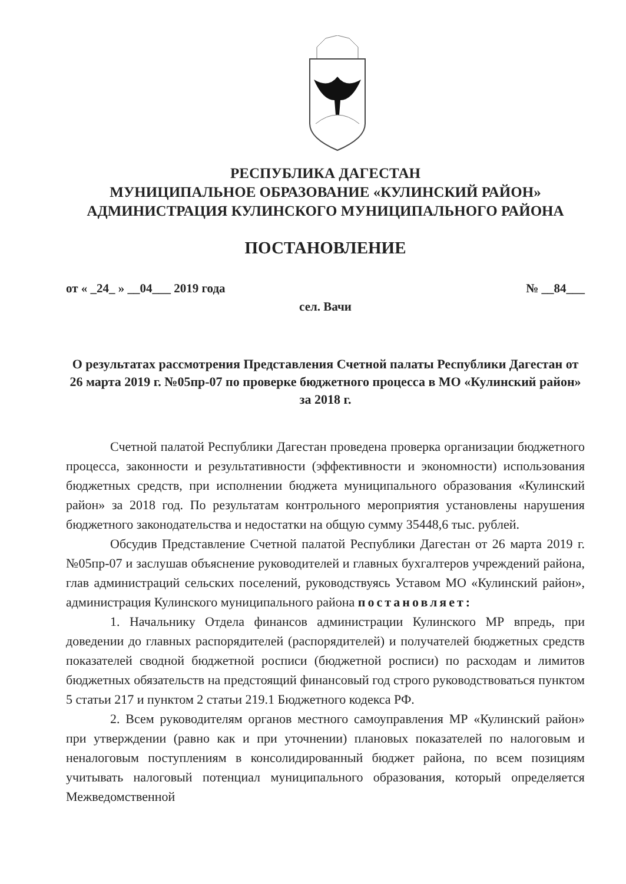РЕСПУБЛИКА ДАГЕСТАН
МУНИЦИПАЛЬНОЕ ОБРАЗОВАНИЕ «КУЛИНСКИЙ РАЙОН»
АДМИНИСТРАЦИЯ КУЛИНСКОГО МУНИЦИПАЛЬНОГО РАЙОНА
ПОСТАНОВЛЕНИЕ
от « _24_ » __04___ 2019 года № __84___
сел. Вачи
О результатах рассмотрения Представления Счетной палаты Республики Дагестан от 26 марта 2019 г. №05пр-07 по проверке бюджетного процесса в МО «Кулинский район» за 2018 г.
Счетной палатой Республики Дагестан проведена проверка организации бюджетного процесса, законности и результативности (эффективности и экономности) использования бюджетных средств, при исполнении бюджета муниципального образования «Кулинский район» за 2018 год. По результатам контрольного мероприятия установлены нарушения бюджетного законодательства и недостатки на общую сумму 35448,6 тыс. рублей.
Обсудив Представление Счетной палатой Республики Дагестан от 26 марта 2019 г. №05пр-07 и заслушав объяснение руководителей и главных бухгалтеров учреждений района, глав администраций сельских поселений, руководствуясь Уставом МО «Кулинский район», администрация Кулинского муниципального района постановляет:
1. Начальнику Отдела финансов администрации Кулинского МР впредь, при доведении до главных распорядителей (распорядителей) и получателей бюджетных средств показателей сводной бюджетной росписи (бюджетной росписи) по расходам и лимитов бюджетных обязательств на предстоящий финансовый год строго руководствоваться пунктом 5 статьи 217 и пунктом 2 статьи 219.1 Бюджетного кодекса РФ.
2. Всем руководителям органов местного самоуправления МР «Кулинский район» при утверждении (равно как и при уточнении) плановых показателей по налоговым и неналоговым поступлениям в консолидированный бюджет района, по всем позициям учитывать налоговый потенциал муниципального образования, который определяется Межведомственной